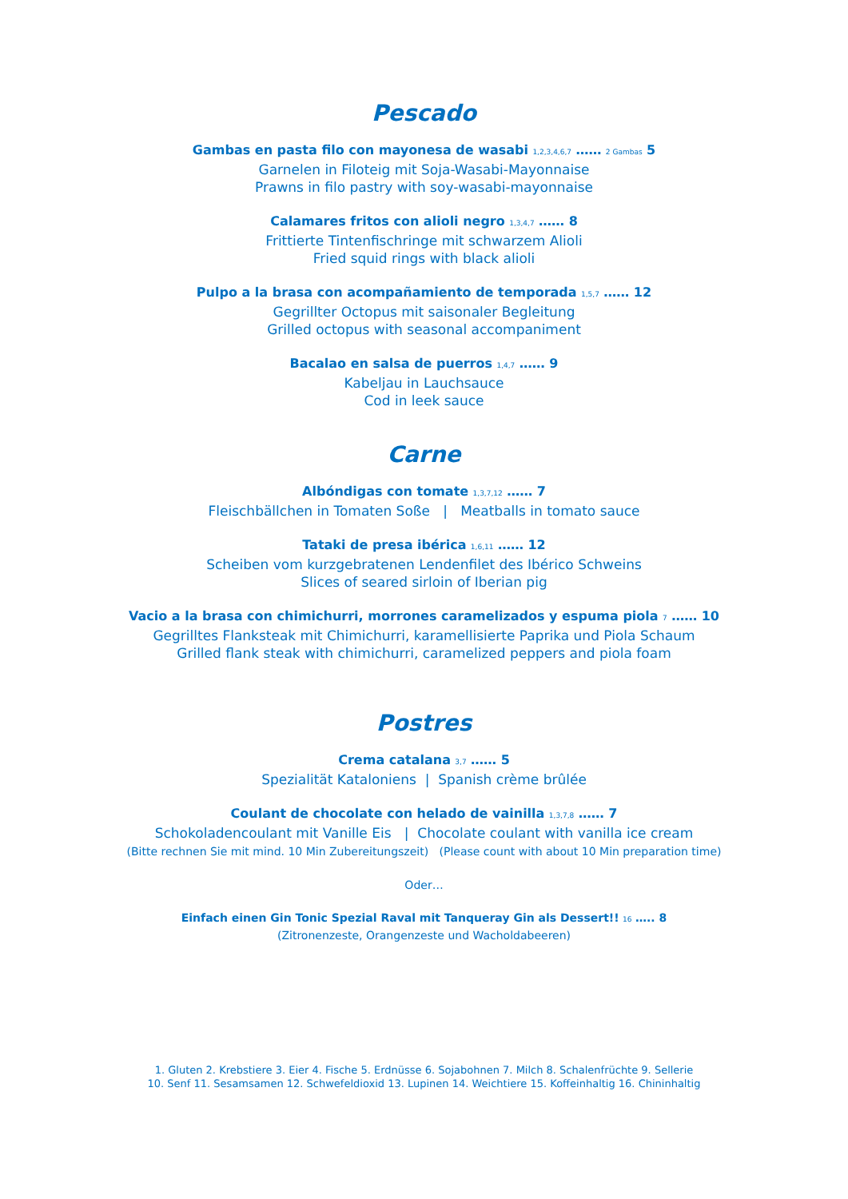Pescado
Gambas en pasta filo con mayonesa de wasabi 1,2,3,4,6,7 …… 2 Gambas 5
Garnelen in Filoteig mit Soja-Wasabi-Mayonnaise
Prawns in filo pastry with soy-wasabi-mayonnaise
Calamares fritos con alioli negro 1,3,4,7 …… 8
Frittierte Tintenfischringe mit schwarzem Alioli
Fried squid rings with black alioli
Pulpo a la brasa con acompañamiento de temporada 1,5,7 …… 12
Gegrillter Octopus mit saisonaler Begleitung
Grilled octopus with seasonal accompaniment
Bacalao en salsa de puerros 1,4,7 …… 9
Kabeljau in Lauchsauce
Cod in leek sauce
Carne
Albóndigas con tomate 1,3,7,12 …… 7
Fleischbällchen in Tomaten Soße | Meatballs in tomato sauce
Tataki de presa ibérica 1,6,11 …… 12
Scheiben vom kurzgebratenen Lendenfilet des Ibérico Schweins
Slices of seared sirloin of Iberian pig
Vacio a la brasa con chimichurri, morrones caramelizados y espuma piola 7 …… 10
Gegrilltes Flanksteak mit Chimichurri, karamellisierte Paprika und Piola Schaum
Grilled flank steak with chimichurri, caramelized peppers and piola foam
Postres
Crema catalana 3,7 …… 5
Spezialität Kataloniens | Spanish crème brûlée
Coulant de chocolate con helado de vainilla 1,3,7,8 …… 7
Schokoladencoulant mit Vanille Eis | Chocolate coulant with vanilla ice cream
(Bitte rechnen Sie mit mind. 10 Min Zubereitungszeit) (Please count with about 10 Min preparation time)
Oder…
Einfach einen Gin Tonic Spezial Raval mit Tanqueray Gin als Dessert!! 16 ….. 8
(Zitronenzeste, Orangenzeste und Wacholdabeeren)
1. Gluten 2. Krebstiere 3. Eier 4. Fische 5. Erdnüsse 6. Sojabohnen 7. Milch 8. Schalenfrüchte 9. Sellerie
10. Senf 11. Sesamsamen 12. Schwefeldioxid 13. Lupinen 14. Weichtiere 15. Koffeinhaltig 16. Chininhaltig